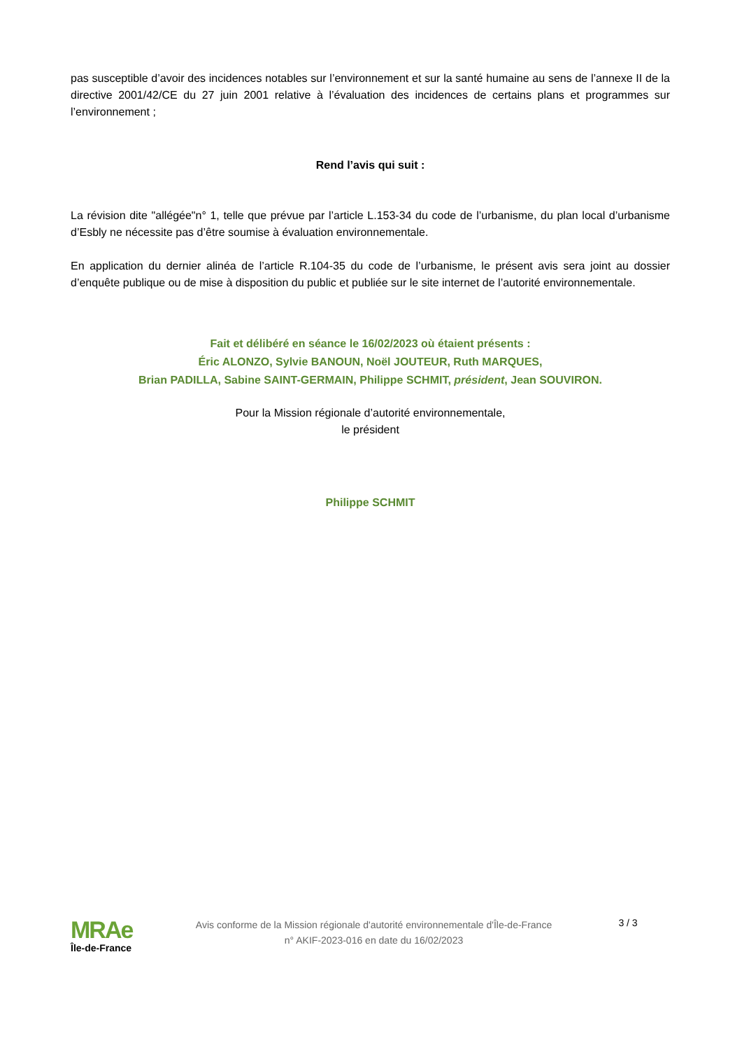pas susceptible d’avoir des incidences notables sur l’environnement et sur la santé humaine au sens de l’annexe II de la directive 2001/42/CE du 27 juin 2001 relative à l’évaluation des incidences de certains plans et programmes sur l’environnement ;
Rend l’avis qui suit :
La révision dite "allégée"n° 1, telle que prévue par l’article L.153-34 du code de l’urbanisme, du plan local d’urbanisme d’Esbly ne nécessite pas d’être soumise à évaluation environnementale.
En application du dernier alinéa de l’article R.104-35 du code de l’urbanisme, le présent avis sera joint au dossier d’enquête publique ou de mise à disposition du public et publiée sur le site internet de l’autorité environnementale.
Fait et délibéré en séance le 16/02/2023 où étaient présents :
Éric ALONZO, Sylvie BANOUN, Noël JOUTEUR, Ruth MARQUES,
Brian PADILLA, Sabine SAINT-GERMAIN, Philippe SCHMIT, président, Jean SOUVIRON.
Pour la Mission régionale d’autorité environnementale,
le président
Philippe SCHMIT
MRAe
Île-de-France
Avis conforme de la Mission régionale d'autorité environnementale d'Île-de-France
n° AKIF-2023-016 en date du 16/02/2023
3 / 3